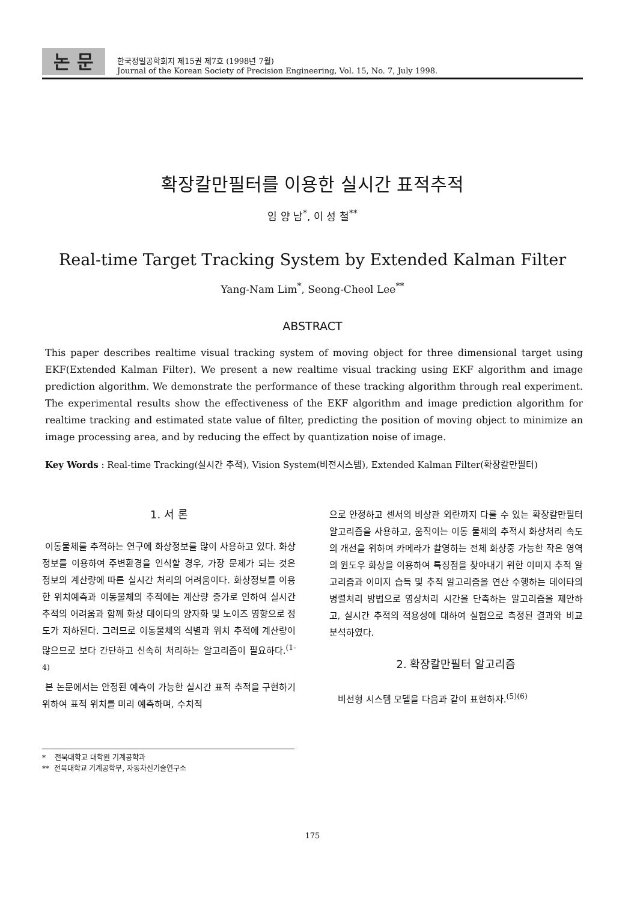논 문
한국정밀공학회지 제15권 제7호 (1998년 7월)
Journal of the Korean Society of Precision Engineering, Vol. 15, No. 7, July 1998.
확장칼만필터를 이용한 실시간 표적추적
임 양 남<sup>*</sup>, 이 성 철<sup>**</sup>
Real-time Target Tracking System by Extended Kalman Filter
Yang-Nam Lim<sup>*</sup>, Seong-Cheol Lee<sup>**</sup>
ABSTRACT
This paper describes realtime visual tracking system of moving object for three dimensional target using EKF(Extended Kalman Filter). We present a new realtime visual tracking using EKF algorithm and image prediction algorithm. We demonstrate the performance of these tracking algorithm through real experiment. The experimental results show the effectiveness of the EKF algorithm and image prediction algorithm for realtime tracking and estimated state value of filter, predicting the position of moving object to minimize an image processing area, and by reducing the effect by quantization noise of image.
Key Words : Real-time Tracking(실시간 추적), Vision System(비전시스템), Extended Kalman Filter(확장칼만필터)
1. 서 론
이동물체를 추적하는 연구에 화상정보를 많이 사용하고 있다. 화상정보를 이용하여 주변환경을 인식할 경우, 가장 문제가 되는 것은 정보의 계산량에 따른 실시간 처리의 어려움이다. 화상정보를 이용한 위치예측과 이동물체의 추적에는 계산량 증가로 인하여 실시간 추적의 어려움과 함께 화상 데이타의 양자화 및 노이즈 영향으로 정도가 저하된다. 그러므로 이동물체의 식별과 위치 추적에 계산량이 많으므로 보다 간단하고 신속히 처리하는 알고리즘이 필요하다.<sup>(1-4)</sup>
본 논문에서는 안정된 예측이 가능한 실시간 표적 추적을 구현하기 위하여 표적 위치를 미리 예측하며, 수치적
* 전북대학교 대학원 기계공학과
** 전북대학교 기계공학부, 자동차신기술연구소
으로 안정하고 센서의 비상관 외란까지 다룰 수 있는 확장칼만필터 알고리즘을 사용하고, 움직이는 이동 물체의 추적시 화상처리 속도의 개선을 위하여 카메라가 촬영하는 전체 화상중 가능한 작은 영역의 윈도우 화상을 이용하여 특징점을 찾아내기 위한 이미지 추적 알고리즘과 이미지 습득 및 추적 알고리즘을 연산 수행하는 데이타의 병렬처리 방법으로 영상처리 시간을 단축하는 알고리즘을 제안하고, 실시간 추적의 적용성에 대하여 실험으로 측정된 결과와 비교 분석하였다.
2. 확장칼만필터 알고리즘
비선형 시스템 모델을 다음과 같이 표현하자.<sup>(5)(6)</sup>
175